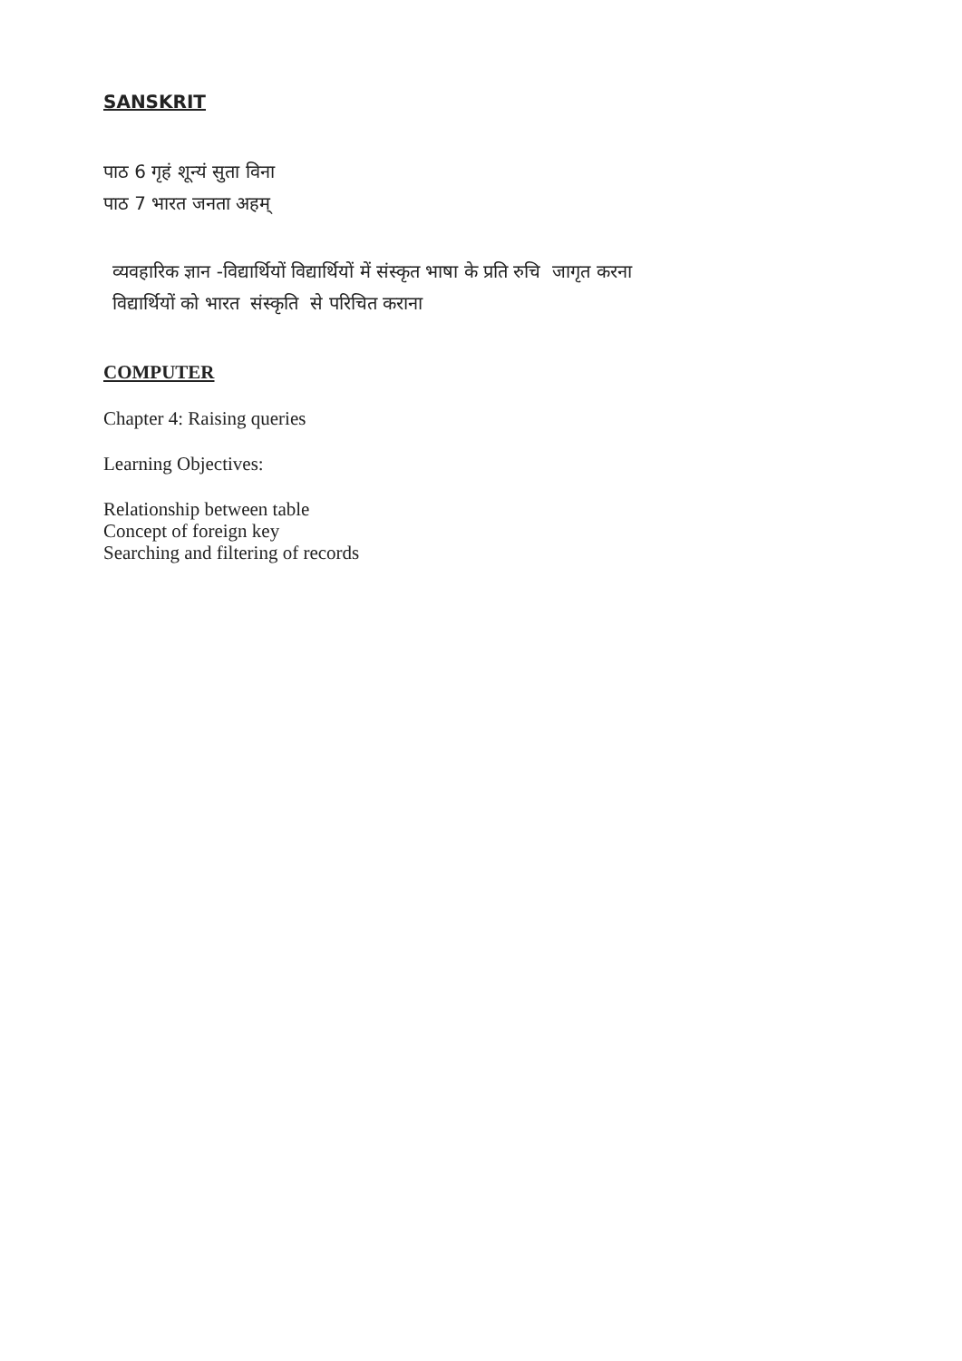SANSKRIT
पाठ 6 गृहं शून्यं सुता विना
पाठ 7 भारत जनता अहम्
व्यवहारिक ज्ञान -विद्यार्थियों विद्यार्थियों में संस्कृत भाषा के प्रति रुचि जागृत करना
विद्यार्थियों को भारत संस्कृति से परिचित कराना
COMPUTER
Chapter 4: Raising queries
Learning Objectives:
Relationship between table
Concept of foreign key
Searching and filtering of records